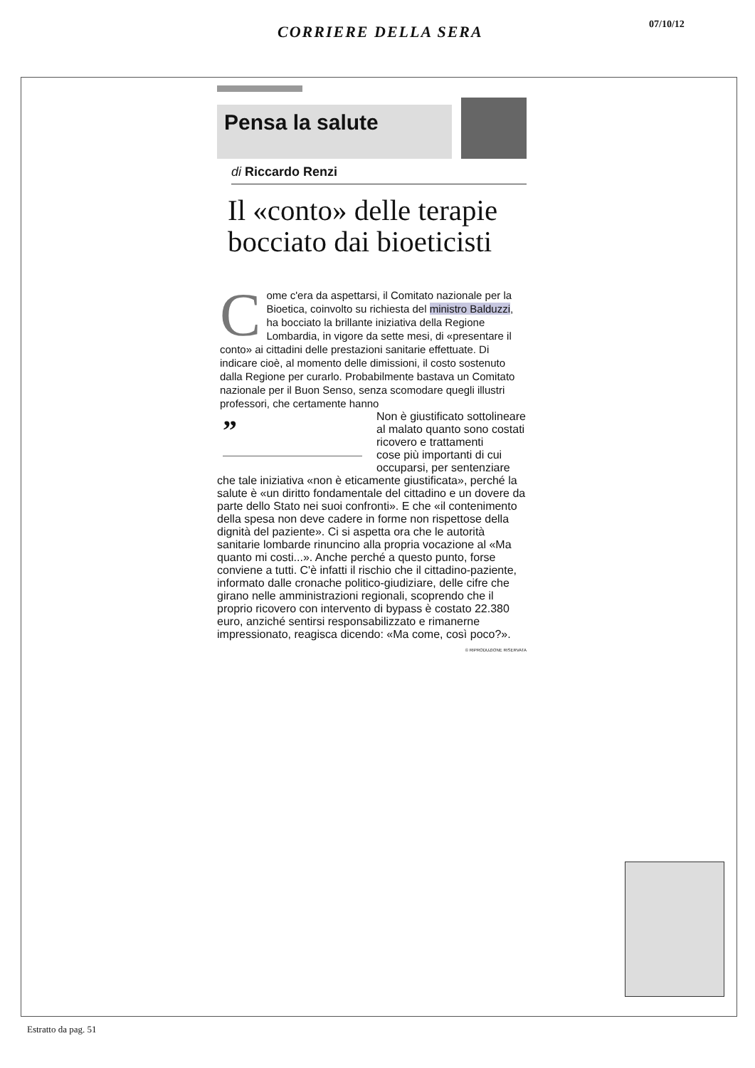CORRIERE DELLA SERA 07/10/12
Pensa la salute
di Riccardo Renzi
Il «conto» delle terapie bocciato dai bioeticisti
Come c'era da aspettarsi, il Comitato nazionale per la Bioetica, coinvolto su richiesta del ministro Balduzzi, ha bocciato la brillante iniziativa della Regione Lombardia, in vigore da sette mesi, di «presentare il conto» ai cittadini delle prestazioni sanitarie effettuate. Di indicare cioè, al momento delle dimissioni, il costo sostenuto dalla Regione per curarlo. Probabilmente bastava un Comitato nazionale per il Buon Senso, senza scomodare quegli illustri professori, che certamente hanno ”
Non è giustificato sottolineare al malato quanto sono costati ricovero e trattamenti
cose più importanti di cui occuparsi, per sentenziare che tale iniziativa «non è eticamente giustificata», perché la salute è «un diritto fondamentale del cittadino e un dovere da parte dello Stato nei suoi confronti». E che «il contenimento della spesa non deve cadere in forme non rispettose della dignità del paziente». Ci si aspetta ora che le autorità sanitarie lombarde rinuncino alla propria vocazione al «Ma quanto mi costi...». Anche perché a questo punto, forse conviene a tutti. C'è infatti il rischio che il cittadino-paziente, informato dalle cronache politico-giudiziare, delle cifre che girano nelle amministrazioni regionali, scoprendo che il proprio ricovero con intervento di bypass è costato 22.380 euro, anziché sentirsi responsabilizzato e rimanerne impressionato, reagisca dicendo: «Ma come, così poco?».
© RIPRODUZIONE RISERVATA
Estratto da pag. 51